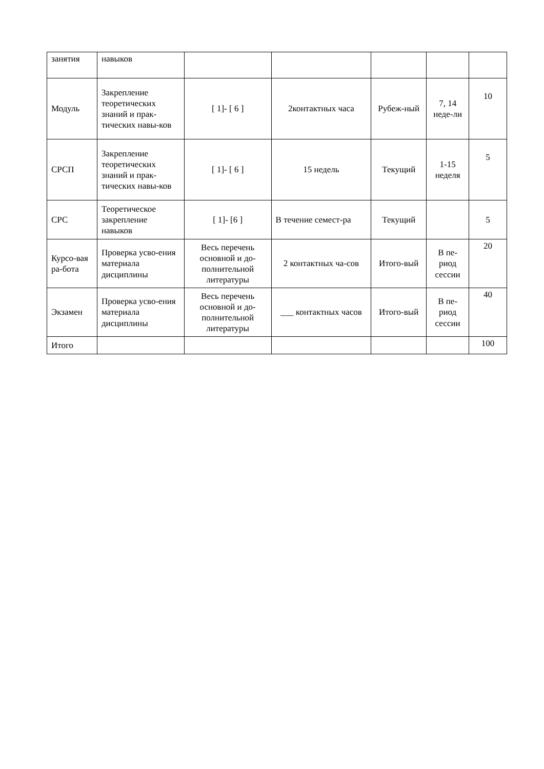| занятия | навыков | | | | | |
| Модуль | Закрепление теоретических знаний и прак-тических навы-ков | [ 1]- [ 6 ] | 2контактных часа | Рубеж-ный | 7, 14 неде-ли | 10 |
| СРСП | Закрепление теоретических знаний и прак-тических навы-ков | [ 1]- [ 6 ] | 15 недель | Текущий | 1-15 неделя | 5 |
| СРС | Теоретическое закрепление навыков | [ 1]- [6 ] | В течение семест-ра | Текущий | | 5 |
| Курсо-вая ра-бота | Проверка усво-ения материала дисциплины | Весь перечень основной и до-полнительной литературы | 2 контактных ча-сов | Итого-вый | В пе-риод сессии | 20 |
| Экзамен | Проверка усво-ения материала дисциплины | Весь перечень основной и до-полнительной литературы | ___ контактных часов | Итого-вый | В пе-риод сессии | 40 |
| Итого | | | | | | 100 |